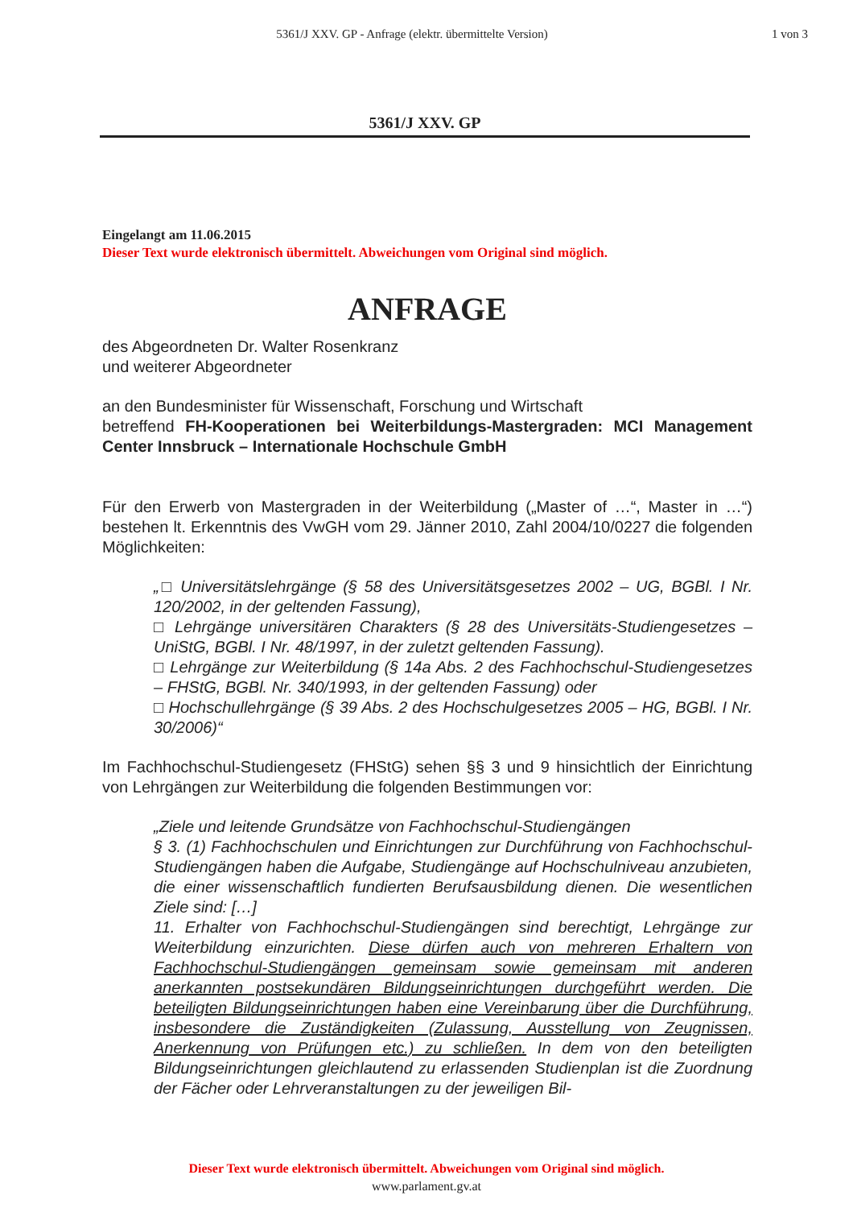5361/J XXV. GP - Anfrage (elektr. übermittelte Version)
1 von 3
5361/J XXV. GP
Eingelangt am 11.06.2015
Dieser Text wurde elektronisch übermittelt. Abweichungen vom Original sind möglich.
ANFRAGE
des Abgeordneten Dr. Walter Rosenkranz
und weiterer Abgeordneter
an den Bundesminister für Wissenschaft, Forschung und Wirtschaft
betreffend FH-Kooperationen bei Weiterbildungs-Mastergraden: MCI Management Center Innsbruck – Internationale Hochschule GmbH
Für den Erwerb von Mastergraden in der Weiterbildung („Master of …“, Master in …“) bestehen lt. Erkenntnis des VwGH vom 29. Jänner 2010, Zahl 2004/10/0227 die folgenden Möglichkeiten:
„□ Universitätslehrgänge (§ 58 des Universitätsgesetzes 2002 – UG, BGBl. I Nr. 120/2002, in der geltenden Fassung),
□ Lehrgänge universitären Charakters (§ 28 des Universitäts-Studiengesetzes – UniStG, BGBl. I Nr. 48/1997, in der zuletzt geltenden Fassung).
□ Lehrgänge zur Weiterbildung (§ 14a Abs. 2 des Fachhochschul-Studiengesetzes – FHStG, BGBl. Nr. 340/1993, in der geltenden Fassung) oder
□ Hochschullehrgänge (§ 39 Abs. 2 des Hochschulgesetzes 2005 – HG, BGBl. I Nr. 30/2006)“
Im Fachhochschul-Studiengesetz (FHStG) sehen §§ 3 und 9 hinsichtlich der Einrichtung von Lehrgängen zur Weiterbildung die folgenden Bestimmungen vor:
„Ziele und leitende Grundsätze von Fachhochschul-Studiengängen
§ 3. (1) Fachhochschulen und Einrichtungen zur Durchführung von Fachhochschul-Studiengängen haben die Aufgabe, Studiengänge auf Hochschulniveau anzubieten, die einer wissenschaftlich fundierten Berufsausbildung dienen. Die wesentlichen Ziele sind: […]
11. Erhalter von Fachhochschul-Studiengängen sind berechtigt, Lehrgänge zur Weiterbildung einzurichten. Diese dürfen auch von mehreren Erhaltern von Fachhochschul-Studiengängen gemeinsam sowie gemeinsam mit anderen anerkannten postsekundären Bildungseinrichtungen durchgeführt werden. Die beteiligten Bildungseinrichtungen haben eine Vereinbarung über die Durchführung, insbesondere die Zuständigkeiten (Zulassung, Ausstellung von Zeugnissen, Anerkennung von Prüfungen etc.) zu schließen. In dem von den beteiligten Bildungseinrichtungen gleichlautend zu erlassenden Studienplan ist die Zuordnung der Fächer oder Lehrveranstaltungen zu der jeweiligen Bil-
Dieser Text wurde elektronisch übermittelt. Abweichungen vom Original sind möglich.
www.parlament.gv.at